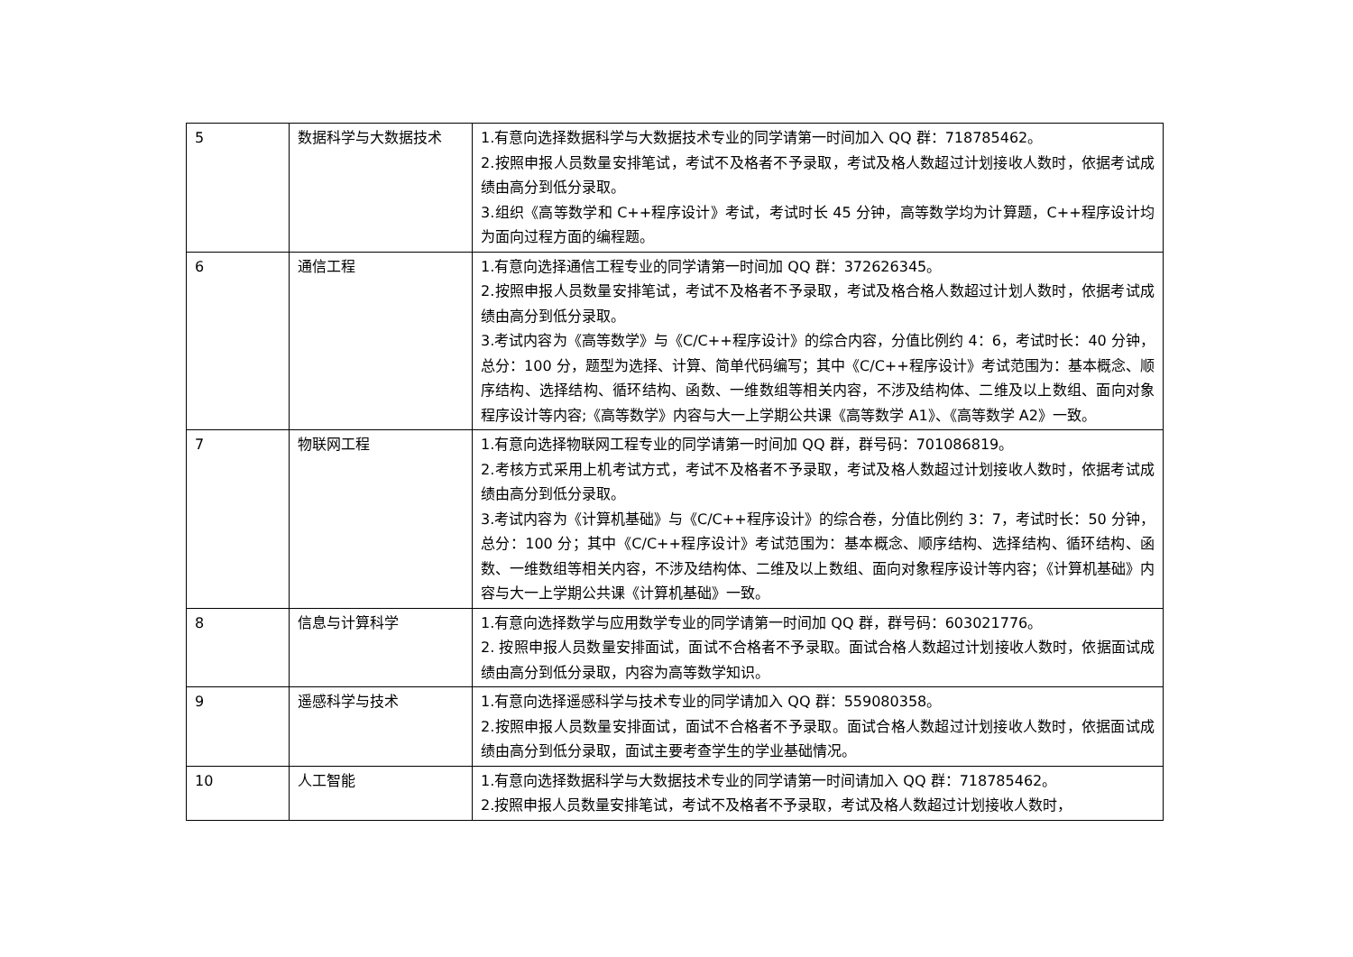| 5 | 数据科学与大数据技术 | 1.有意向选择数据科学与大数据技术专业的同学请第一时间加入 QQ 群：718785462。 2.按照申报人员数量安排笔试，考试不及格者不予录取，考试及格人数超过计划接收人数时，依据考试成绩由高分到低分录取。 3.组织《高等数学和 C++程序设计》考试，考试时长 45 分钟，高等数学均为计算题，C++程序设计均为面向过程方面的编程题。 |
| 6 | 通信工程 | 1.有意向选择通信工程专业的同学请第一时间加 QQ 群：372626345。 2.按照申报人员数量安排笔试，考试不及格者不予录取，考试及格合格人数超过计划人数时，依据考试成绩由高分到低分录取。 3.考试内容为《高等数学》与《C/C++程序设计》的综合内容，分值比例约 4：6，考试时长：40 分钟，总分：100 分，题型为选择、计算、简单代码编写；其中《C/C++程序设计》考试范围为：基本概念、顺序结构、选择结构、循环结构、函数、一维数组等相关内容，不涉及结构体、二维及以上数组、面向对象程序设计等内容;《高等数学》内容与大一上学期公共课《高等数学 A1》、《高等数学 A2》一致。 |
| 7 | 物联网工程 | 1.有意向选择物联网工程专业的同学请第一时间加 QQ 群，群号码：701086819。 2.考核方式采用上机考试方式，考试不及格者不予录取，考试及格人数超过计划接收人数时，依据考试成绩由高分到低分录取。 3.考试内容为《计算机基础》与《C/C++程序设计》的综合卷，分值比例约 3：7，考试时长：50 分钟，总分：100 分；其中《C/C++程序设计》考试范围为：基本概念、顺序结构、选择结构、循环结构、函数、一维数组等相关内容，不涉及结构体、二维及以上数组、面向对象程序设计等内容；《计算机基础》内容与大一上学期公共课《计算机基础》一致。 |
| 8 | 信息与计算科学 | 1.有意向选择数学与应用数学专业的同学请第一时间加 QQ 群，群号码：603021776。 2. 按照申报人员数量安排面试，面试不合格者不予录取。面试合格人数超过计划接收人数时，依据面试成绩由高分到低分录取，内容为高等数学知识。 |
| 9 | 遥感科学与技术 | 1.有意向选择遥感科学与技术专业的同学请加入 QQ 群：559080358。 2.按照申报人员数量安排面试，面试不合格者不予录取。面试合格人数超过计划接收人数时，依据面试成绩由高分到低分录取，面试主要考查学生的学业基础情况。 |
| 10 | 人工智能 | 1.有意向选择数据科学与大数据技术专业的同学请第一时间请加入 QQ 群：718785462。 2.按照申报人员数量安排笔试，考试不及格者不予录取，考试及格人数超过计划接收人数时， |